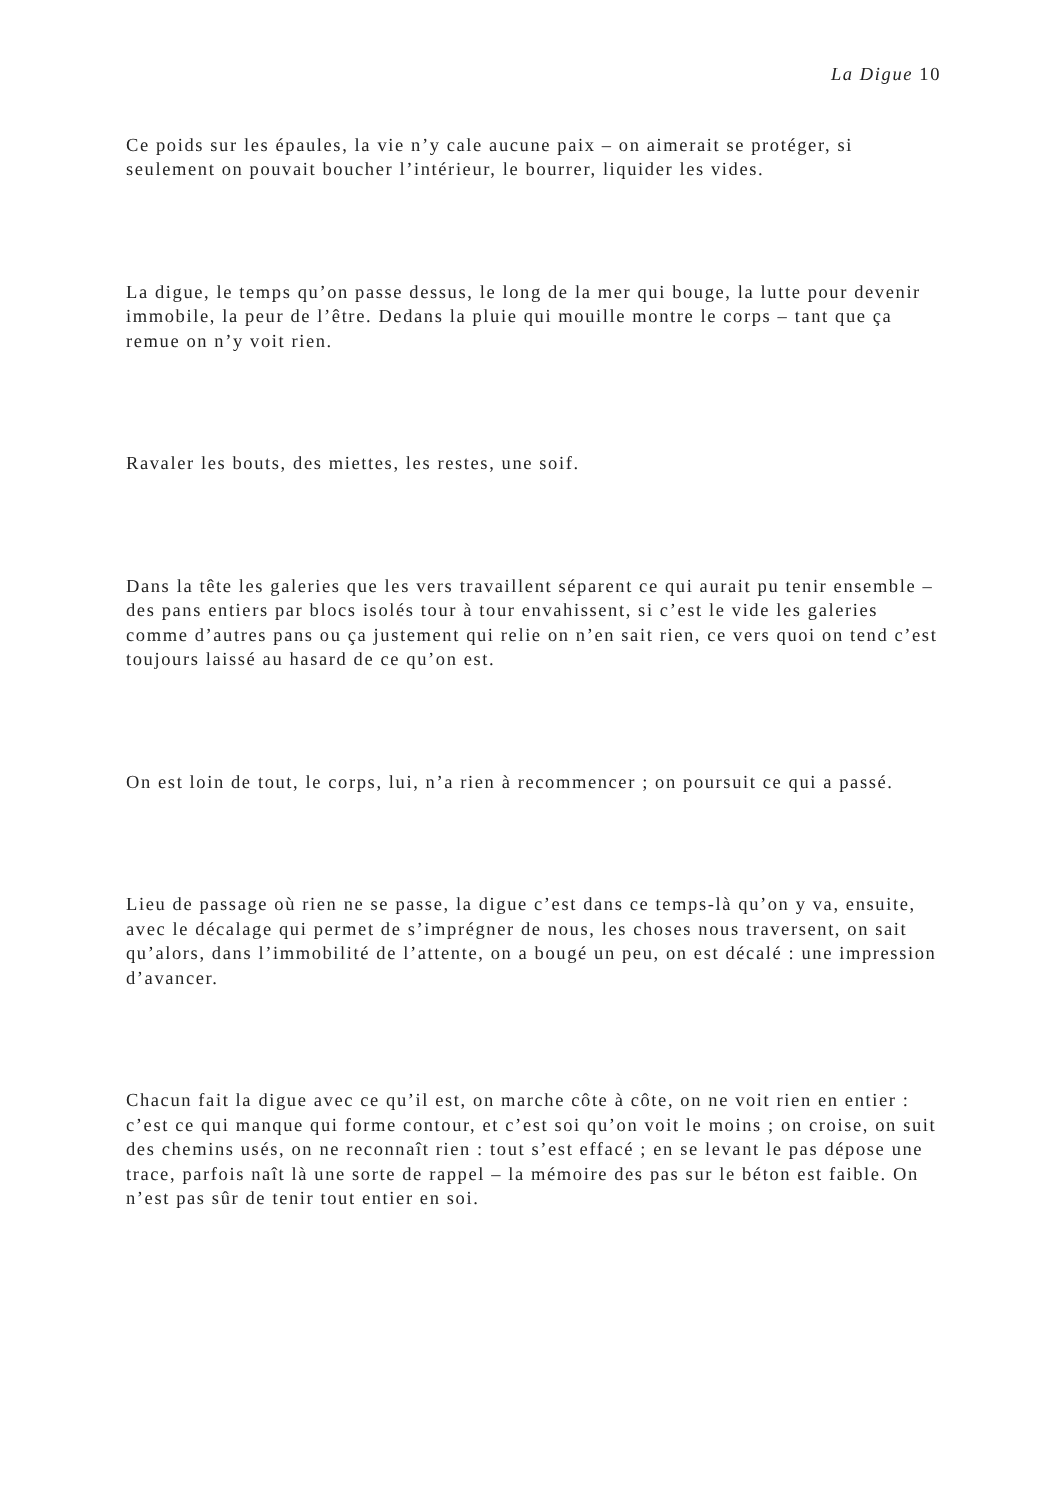La Digue 10
Ce poids sur les épaules, la vie n’y cale aucune paix – on aimerait se protéger, si seulement on pouvait boucher l’intérieur, le bourrer, liquider les vides.
La digue, le temps qu’on passe dessus, le long de la mer qui bouge, la lutte pour devenir immobile, la peur de l’être. Dedans la pluie qui mouille montre le corps – tant que ça remue on n’y voit rien.
Ravaler les bouts, des miettes, les restes, une soif.
Dans la tête les galeries que les vers travaillent séparent ce qui aurait pu tenir ensemble – des pans entiers par blocs isolés tour à tour envahissent, si c’est le vide les galeries comme d’autres pans ou ça justement qui relie on n’en sait rien, ce vers quoi on tend c’est toujours laissé au hasard de ce qu’on est.
On est loin de tout, le corps, lui, n’a rien à recommencer ; on poursuit ce qui a passé.
Lieu de passage où rien ne se passe, la digue c’est dans ce temps-là qu’on y va, ensuite, avec le décalage qui permet de s’imprégner de nous, les choses nous traversent, on sait qu’alors, dans l’immobilité de l’attente, on a bougé un peu, on est décalé : une impression d’avancer.
Chacun fait la digue avec ce qu’il est, on marche côte à côte, on ne voit rien en entier : c’est ce qui manque qui forme contour, et c’est soi qu’on voit le moins ; on croise, on suit des chemins usés, on ne reconnaît rien : tout s’est effacé ; en se levant le pas dépose une trace, parfois naît là une sorte de rappel – la mémoire des pas sur le béton est faible. On n’est pas sûr de tenir tout entier en soi.